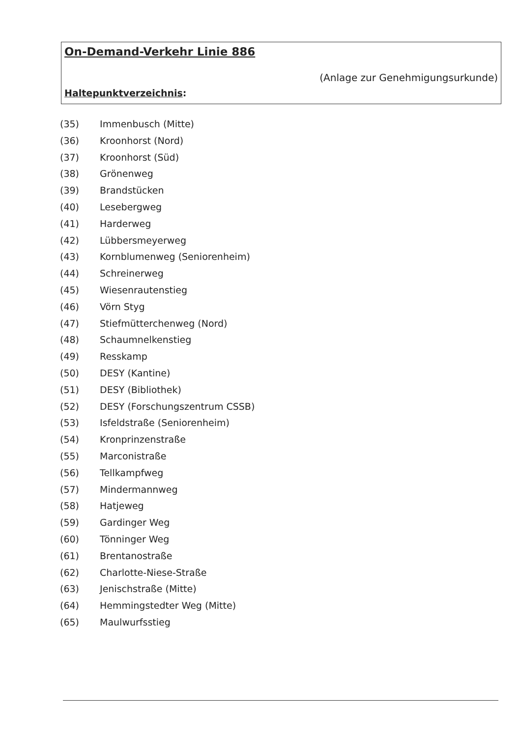On-Demand-Verkehr Linie 886
(Anlage zur Genehmigungsurkunde)
Haltepunktverzeichnis:
(35) Immenbusch (Mitte)
(36) Kroonhorst (Nord)
(37) Kroonhorst (Süd)
(38) Grönenweg
(39) Brandstücken
(40) Lesebergweg
(41) Harderweg
(42) Lübbersmeyerweg
(43) Kornblumenweg (Seniorenheim)
(44) Schreinerweg
(45) Wiesenrautenstieg
(46) Vörn Styg
(47) Stiefmütterchenweg (Nord)
(48) Schaumnelkenstieg
(49) Resskamp
(50) DESY (Kantine)
(51) DESY (Bibliothek)
(52) DESY (Forschungszentrum CSSB)
(53) Isfeldstraße (Seniorenheim)
(54) Kronprinzenstraße
(55) Marconistraße
(56) Tellkampfweg
(57) Mindermannweg
(58) Hatjeweg
(59) Gardinger Weg
(60) Tönninger Weg
(61) Brentanostraße
(62) Charlotte-Niese-Straße
(63) Jenischstraße (Mitte)
(64) Hemmingstedter Weg (Mitte)
(65) Maulwurfsstieg